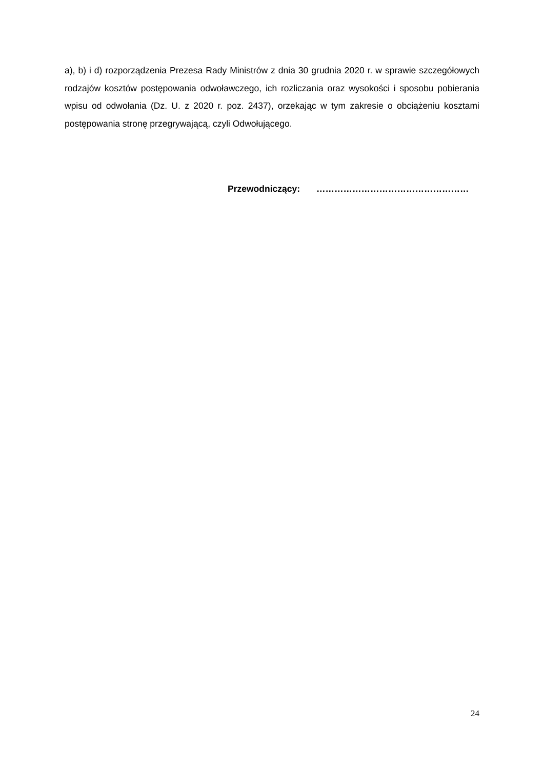a), b) i d) rozporządzenia Prezesa Rady Ministrów z dnia 30 grudnia 2020 r. w sprawie szczegółowych rodzajów kosztów postępowania odwoławczego, ich rozliczania oraz wysokości i sposobu pobierania wpisu od odwołania (Dz. U. z 2020 r. poz. 2437), orzekając w tym zakresie o obciążeniu kosztami postępowania stronę przegrywającą, czyli Odwołującego.
Przewodniczący: ……………………………………………
24